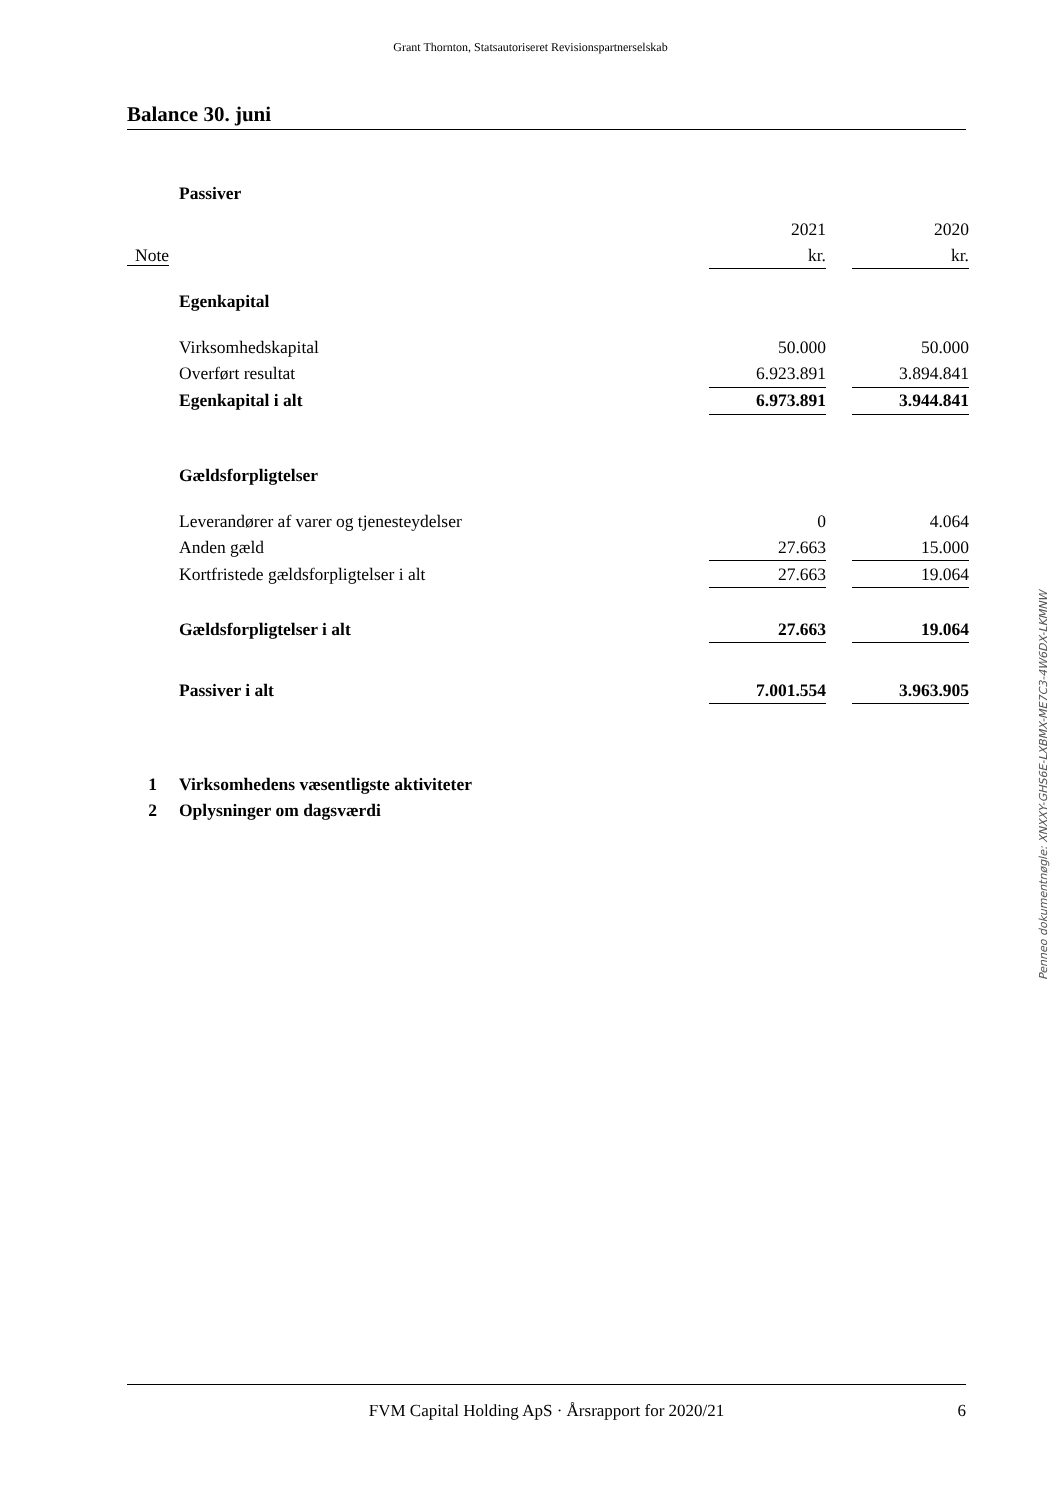Grant Thornton, Statsautoriseret Revisionspartnerselskab
Balance 30. juni
| | Passiver | | | |
| | | 2021 | | 2020 |
| Note | | kr. | | kr. |
| | Egenkapital | | | |
| | Virksomhedskapital | 50.000 | | 50.000 |
| | Overført resultat | 6.923.891 | | 3.894.841 |
| | Egenkapital i alt | 6.973.891 | | 3.944.841 |
| | Gældsforpligtelser | | | |
| | Leverandører af varer og tjenesteydelser | 0 | | 4.064 |
| | Anden gæld | 27.663 | | 15.000 |
| | Kortfristede gældsforpligtelser i alt | 27.663 | | 19.064 |
| | Gældsforpligtelser i alt | 27.663 | | 19.064 |
| | Passiver i alt | 7.001.554 | | 3.963.905 |
| 1 | Virksomhedens væsentligste aktiviteter | | | |
| 2 | Oplysninger om dagsværdi | | | |
Penneo dokumentnøgle: XNXXY-GHS6E-LXBMX-ME7C3-4W6DX-LKMNW
FVM Capital Holding ApS · Årsrapport for 2020/21 6